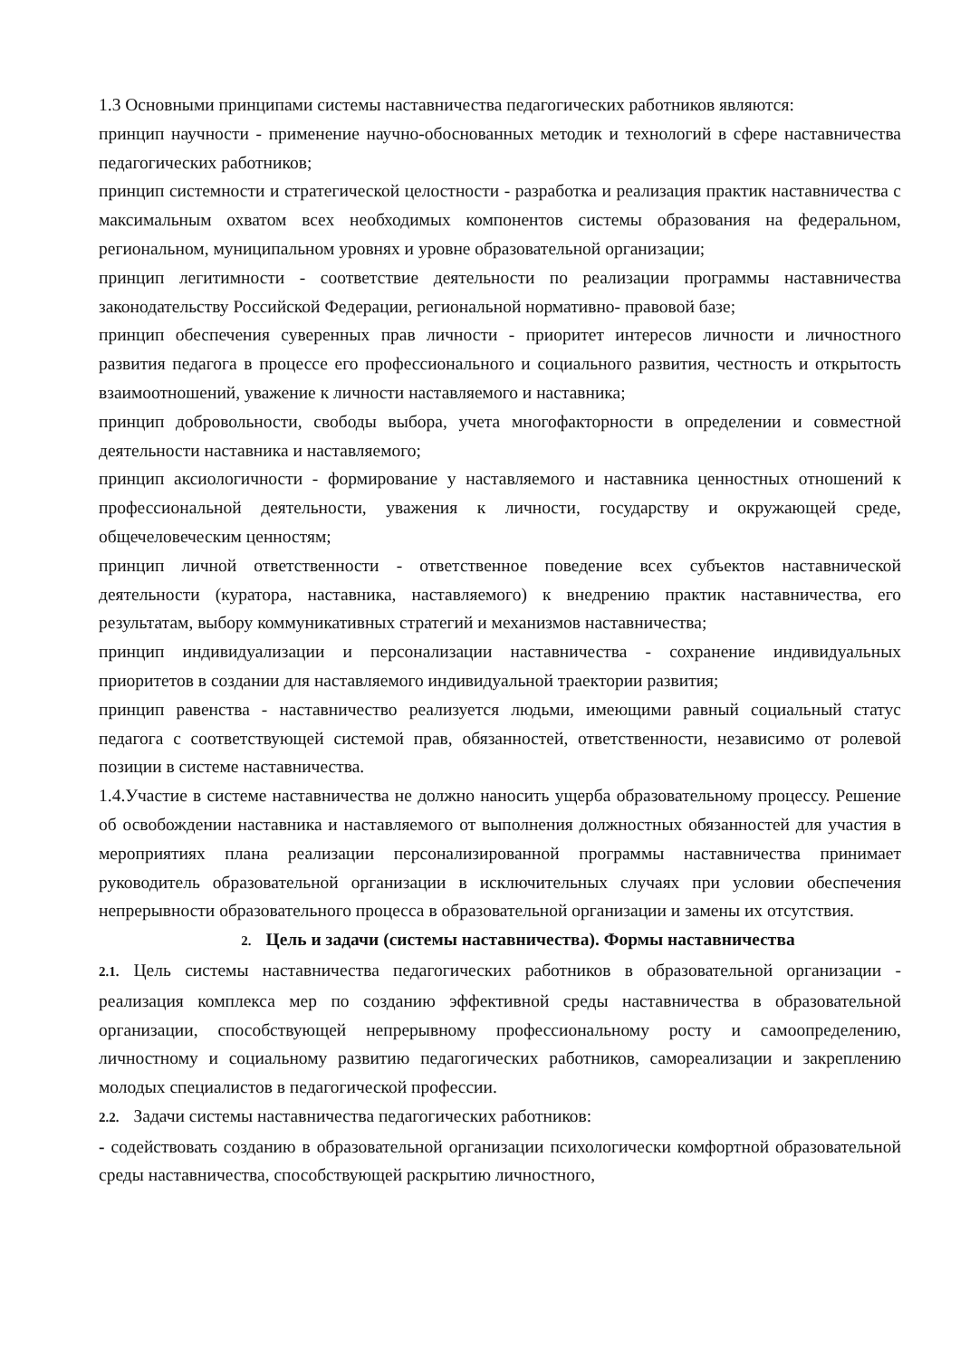1.3 Основными принципами системы наставничества педагогических работников являются:
принцип научности - применение научно-обоснованных методик и технологий в сфере наставничества педагогических работников;
принцип системности и стратегической целостности - разработка и реализация практик наставничества с максимальным охватом всех необходимых компонентов системы образования на федеральном, региональном, муниципальном уровнях и уровне образовательной организации;
принцип легитимности - соответствие деятельности по реализации программы наставничества законодательству Российской Федерации, региональной нормативно- правовой базе;
принцип обеспечения суверенных прав личности - приоритет интересов личности и личностного развития педагога в процессе его профессионального и социального развития, честность и открытость взаимоотношений, уважение к личности наставляемого и наставника;
принцип добровольности, свободы выбора, учета многофакторности в определении и совместной деятельности наставника и наставляемого;
принцип аксиологичности - формирование у наставляемого и наставника ценностных отношений к профессиональной деятельности, уважения к личности, государству и окружающей среде, общечеловеческим ценностям;
принцип личной ответственности - ответственное поведение всех субъектов наставнической деятельности (куратора, наставника, наставляемого) к внедрению практик наставничества, его результатам, выбору коммуникативных стратегий и механизмов наставничества;
принцип индивидуализации и персонализации наставничества - сохранение индивидуальных приоритетов в создании для наставляемого индивидуальной траектории развития;
принцип равенства - наставничество реализуется людьми, имеющими равный социальный статус педагога с соответствующей системой прав, обязанностей, ответственности, независимо от ролевой позиции в системе наставничества.
1.4.Участие в системе наставничества не должно наносить ущерба образовательному процессу. Решение об освобождении наставника и наставляемого от выполнения должностных обязанностей для участия в мероприятиях плана реализации персонализированной программы наставничества принимает руководитель образовательной организации в исключительных случаях при условии обеспечения непрерывности образовательного процесса в образовательной организации и замены их отсутствия.
2. Цель и задачи (системы наставничества). Формы наставничества
2.1. Цель системы наставничества педагогических работников в образовательной организации - реализация комплекса мер по созданию эффективной среды наставничества в образовательной организации, способствующей непрерывному профессиональному росту и самоопределению, личностному и социальному развитию педагогических работников, самореализации и закреплению молодых специалистов в педагогической профессии.
2.2. Задачи системы наставничества педагогических работников:
- содействовать созданию в образовательной организации психологически комфортной образовательной среды наставничества, способствующей раскрытию личностного,